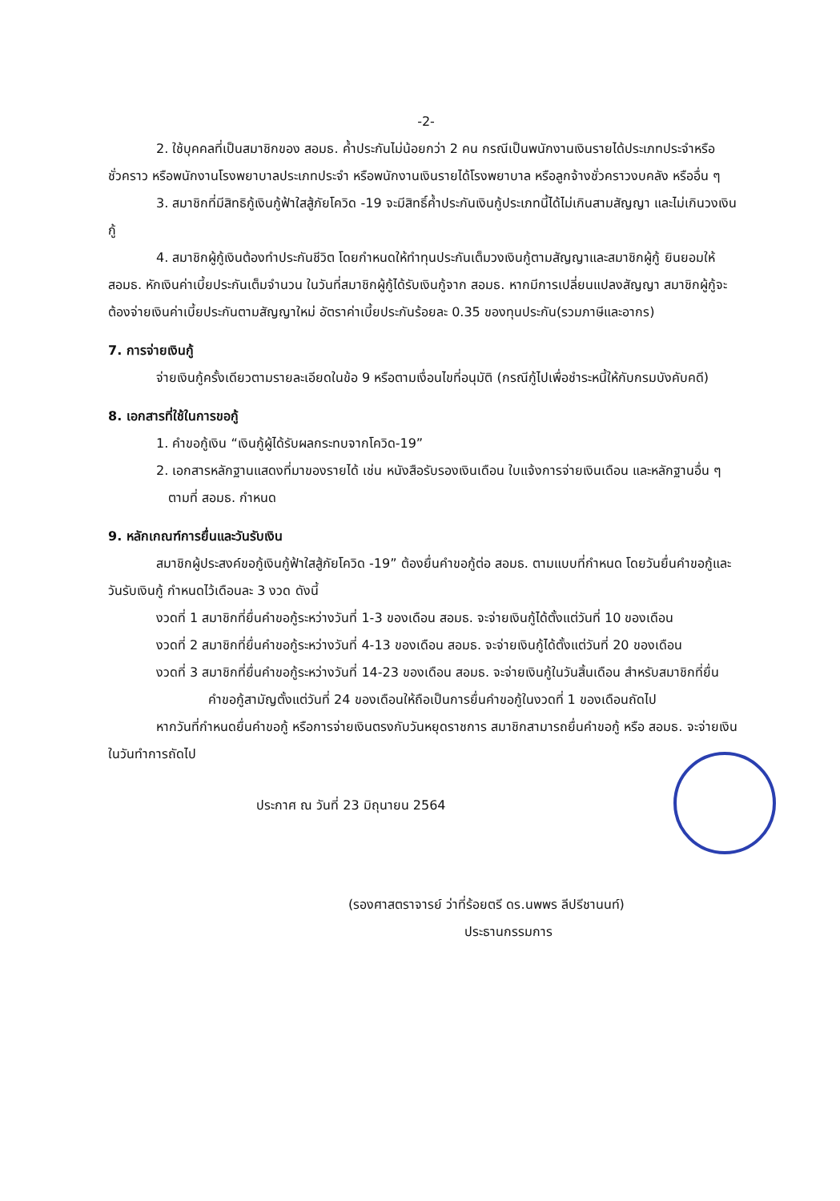-2-
2. ใช้บุคคลที่เป็นสมาชิกของ สอมธ. ค้ำประกันไม่น้อยกว่า 2 คน กรณีเป็นพนักงานเงินรายได้ประเภทประจำหรือชั่วคราว หรือพนักงานโรงพยาบาลประเภทประจำ หรือพนักงานเงินรายได้โรงพยาบาล หรือลูกจ้างชั่วคราวงบคลัง หรืออื่น ๆ
3. สมาชิกที่มีสิทธิกู้เงินกู้ฟ้าใสสู้ภัยโควิด -19 จะมีสิทธิ์ค้ำประกันเงินกู้ประเภทนี้ได้ไม่เกินสามสัญญา และไม่เกินวงเงินกู้
4. สมาชิกผู้กู้เงินต้องทำประกันชีวิต โดยกำหนดให้ทำทุนประกันเต็มวงเงินกู้ตามสัญญาและสมาชิกผู้กู้ ยินยอมให้ สอมธ. หักเงินค่าเบี้ยประกันเต็มจำนวน ในวันที่สมาชิกผู้กู้ได้รับเงินกู้จาก สอมธ. หากมีการเปลี่ยนแปลงสัญญา สมาชิกผู้กู้จะต้องจ่ายเงินค่าเบี้ยประกันตามสัญญาใหม่ อัตราค่าเบี้ยประกันร้อยละ 0.35 ของทุนประกัน(รวมภาษีและอากร)
7. การจ่ายเงินกู้
จ่ายเงินกู้ครั้งเดียวตามรายละเอียดในข้อ 9 หรือตามเงื่อนไขที่อนุมัติ (กรณีกู้ไปเพื่อชำระหนี้ให้กับกรมบังคับคดี)
8. เอกสารที่ใช้ในการขอกู้
1. คำขอกู้เงิน “เงินกู้ผู้ได้รับผลกระทบจากโควิด-19”
2. เอกสารหลักฐานแสดงที่มาของรายได้ เช่น หนังสือรับรองเงินเดือน ใบแจ้งการจ่ายเงินเดือน และหลักฐานอื่น ๆ ตามที่ สอมธ. กำหนด
9. หลักเกณฑ์การยื่นและวันรับเงิน
สมาชิกผู้ประสงค์ขอกู้เงินกู้ฟ้าใสสู้ภัยโควิด -19” ต้องยื่นคำขอกู้ต่อ สอมธ. ตามแบบที่กำหนด โดยวันยื่นคำขอกู้และวันรับเงินกู้ กำหนดไว้เดือนละ 3 งวด ดังนี้
งวดที่ 1 สมาชิกที่ยื่นคำขอกู้ระหว่างวันที่ 1-3 ของเดือน สอมธ. จะจ่ายเงินกู้ได้ตั้งแต่วันที่ 10 ของเดือน
งวดที่ 2 สมาชิกที่ยื่นคำขอกู้ระหว่างวันที่ 4-13 ของเดือน สอมธ. จะจ่ายเงินกู้ได้ตั้งแต่วันที่ 20 ของเดือน
งวดที่ 3 สมาชิกที่ยื่นคำขอกู้ระหว่างวันที่ 14-23 ของเดือน สอมธ. จะจ่ายเงินกู้ในวันสิ้นเดือน สำหรับสมาชิกที่ยื่นคำขอกู้สามัญตั้งแต่วันที่ 24 ของเดือนให้ถือเป็นการยื่นคำขอกู้ในงวดที่ 1 ของเดือนถัดไป
หากวันที่กำหนดยื่นคำขอกู้ หรือการจ่ายเงินตรงกับวันหยุดราชการ สมาชิกสามารถยื่นคำขอกู้ หรือ สอมธ. จะจ่ายเงินในวันทำการถัดไป
ประกาศ ณ วันที่ 23 มิถุนายน 2564
(รองศาสตราจารย์ ว่าที่ร้อยตรี ดร.นพพร ลีปรีชานนท์)
ประธานกรรมการ